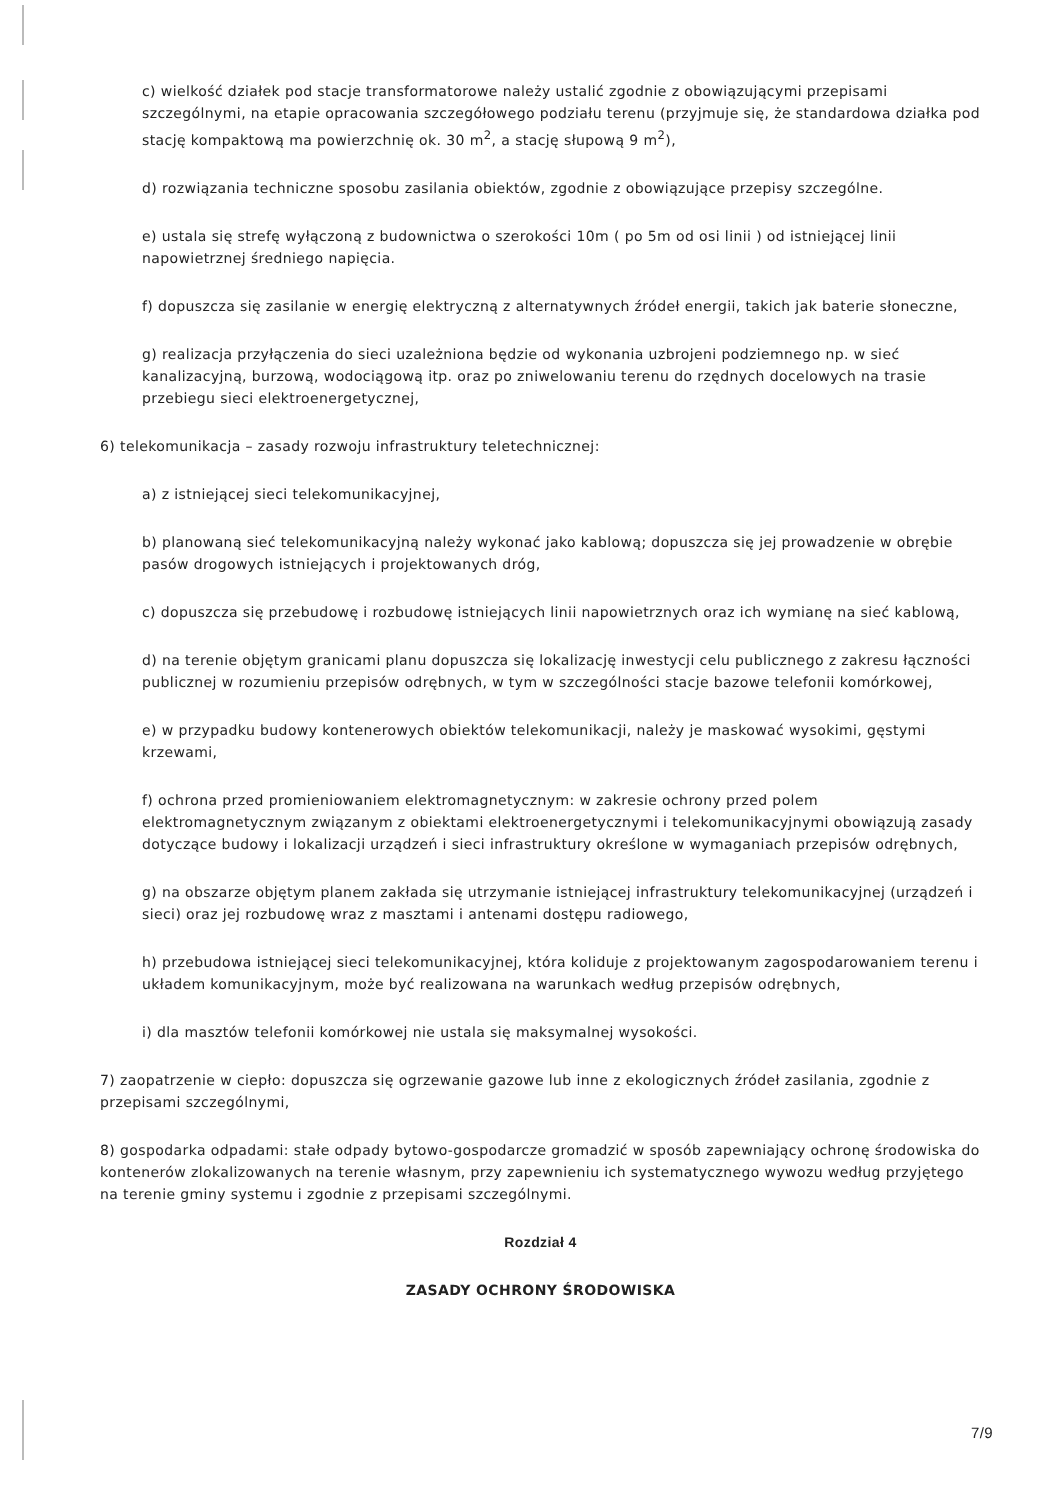c) wielkość działek pod stacje transformatorowe należy ustalić zgodnie z obowiązującymi przepisami szczególnymi, na etapie opracowania szczegółowego podziału terenu (przyjmuje się, że standardowa działka pod stację kompaktową ma powierzchnię ok. 30 m<sup>2</sup>, a stację słupową 9 m<sup>2</sup>),
d) rozwiązania techniczne sposobu zasilania obiektów, zgodnie z obowiązujące przepisy szczególne.
e) ustala się strefę wyłączoną z budownictwa o szerokości 10m ( po 5m od osi linii ) od istniejącej linii napowietrznej średniego napięcia.
f) dopuszcza się zasilanie w energię elektryczną z alternatywnych źródeł energii, takich jak baterie słoneczne,
g) realizacja przyłączenia do sieci uzależniona będzie od wykonania uzbrojeni podziemnego np. w sieć kanalizacyjną, burzową, wodociągową itp. oraz po zniwelowaniu terenu do rzędnych docelowych na trasie przebiegu sieci elektroenergetycznej,
6) telekomunikacja – zasady rozwoju infrastruktury teletechnicznej:
a) z istniejącej sieci telekomunikacyjnej,
b) planowaną sieć telekomunikacyjną należy wykonać jako kablową; dopuszcza się jej prowadzenie w obrębie pasów drogowych istniejących i projektowanych dróg,
c) dopuszcza się przebudowę i rozbudowę istniejących linii napowietrznych oraz ich wymianę na sieć kablową,
d) na terenie objętym granicami planu dopuszcza się lokalizację inwestycji celu publicznego z zakresu łączności publicznej w rozumieniu przepisów odrębnych, w tym w szczególności stacje bazowe telefonii komórkowej,
e) w przypadku budowy kontenerowych obiektów telekomunikacji, należy je maskować wysokimi, gęstymi krzewami,
f) ochrona przed promieniowaniem elektromagnetycznym: w zakresie ochrony przed polem elektromagnetycznym związanym z obiektami elektroenergetycznymi i telekomunikacyjnymi obowiązują zasady dotyczące budowy i lokalizacji urządzeń i sieci infrastruktury określone w wymaganiach przepisów odrębnych,
g) na obszarze objętym planem zakłada się utrzymanie istniejącej infrastruktury telekomunikacyjnej (urządzeń i sieci) oraz jej rozbudowę wraz z masztami i antenami dostępu radiowego,
h) przebudowa istniejącej sieci telekomunikacyjnej, która koliduje z projektowanym zagospodarowaniem terenu i układem komunikacyjnym, może być realizowana na warunkach według przepisów odrębnych,
i) dla masztów telefonii komórkowej nie ustala się maksymalnej wysokości.
7) zaopatrzenie w ciepło: dopuszcza się ogrzewanie gazowe lub inne z ekologicznych źródeł zasilania, zgodnie z przepisami szczególnymi,
8) gospodarka odpadami: stałe odpady bytowo-gospodarcze gromadzić w sposób zapewniający ochronę środowiska do kontenerów zlokalizowanych na terenie własnym, przy zapewnieniu ich systematycznego wywozu według przyjętego na terenie gminy systemu i zgodnie z przepisami szczególnymi.
Rozdział 4
ZASADY OCHRONY ŚRODOWISKA
7/9